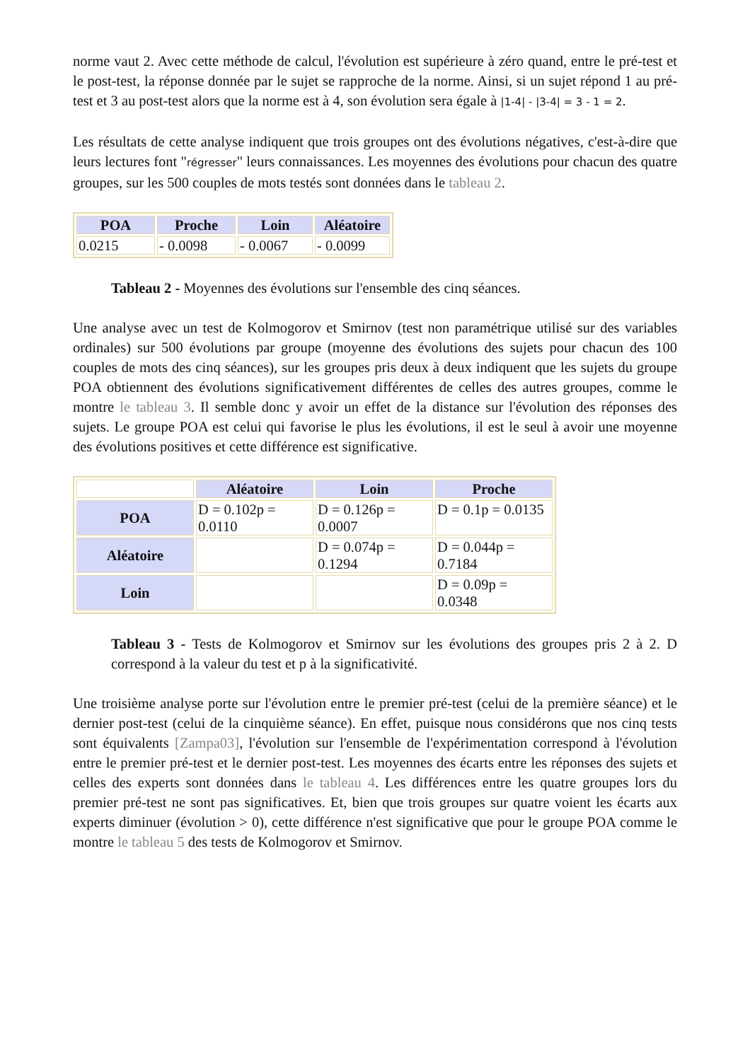norme vaut 2. Avec cette méthode de calcul, l'évolution est supérieure à zéro quand, entre le pré-test et le post-test, la réponse donnée par le sujet se rapproche de la norme. Ainsi, si un sujet répond 1 au pré-test et 3 au post-test alors que la norme est à 4, son évolution sera égale à |1-4| - |3-4| = 3 - 1 = 2.
Les résultats de cette analyse indiquent que trois groupes ont des évolutions négatives, c'est-à-dire que leurs lectures font "régresser" leurs connaissances. Les moyennes des évolutions pour chacun des quatre groupes, sur les 500 couples de mots testés sont données dans le tableau 2.
| POA | Proche | Loin | Aléatoire |
| --- | --- | --- | --- |
| 0.0215 | - 0.0098 | - 0.0067 | - 0.0099 |
Tableau 2 - Moyennes des évolutions sur l'ensemble des cinq séances.
Une analyse avec un test de Kolmogorov et Smirnov (test non paramétrique utilisé sur des variables ordinales) sur 500 évolutions par groupe (moyenne des évolutions des sujets pour chacun des 100 couples de mots des cinq séances), sur les groupes pris deux à deux indiquent que les sujets du groupe POA obtiennent des évolutions significativement différentes de celles des autres groupes, comme le montre le tableau 3. Il semble donc y avoir un effet de la distance sur l'évolution des réponses des sujets. Le groupe POA est celui qui favorise le plus les évolutions, il est le seul à avoir une moyenne des évolutions positives et cette différence est significative.
| | Aléatoire | Loin | Proche |
| POA | D = 0.102p = 0.0110 | D = 0.126p = 0.0007 | D = 0.1p = 0.0135 |
| Aléatoire | | D = 0.074p = 0.1294 | D = 0.044p = 0.7184 |
| Loin | | | D = 0.09p = 0.0348 |
Tableau 3 - Tests de Kolmogorov et Smirnov sur les évolutions des groupes pris 2 à 2. D correspond à la valeur du test et p à la significativité.
Une troisième analyse porte sur l'évolution entre le premier pré-test (celui de la première séance) et le dernier post-test (celui de la cinquième séance). En effet, puisque nous considérons que nos cinq tests sont équivalents [Zampa03], l'évolution sur l'ensemble de l'expérimentation correspond à l'évolution entre le premier pré-test et le dernier post-test. Les moyennes des écarts entre les réponses des sujets et celles des experts sont données dans le tableau 4. Les différences entre les quatre groupes lors du premier pré-test ne sont pas significatives. Et, bien que trois groupes sur quatre voient les écarts aux experts diminuer (évolution > 0), cette différence n'est significative que pour le groupe POA comme le montre le tableau 5 des tests de Kolmogorov et Smirnov.